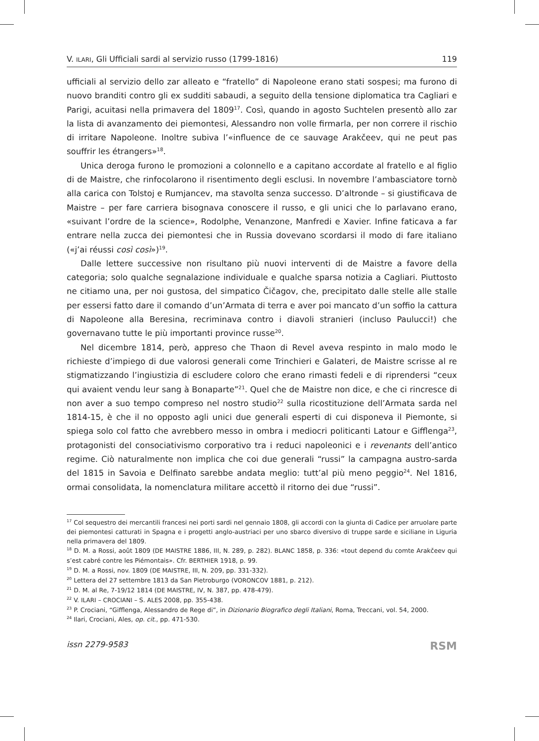V. ILARI, Gli Ufficiali sardi al servizio russo (1799-1816) 119
ufficiali al servizio dello zar alleato e “fratello” di Napoleone erano stati sospesi; ma furono di nuovo branditi contro gli ex sudditi sabaudi, a seguito della tensione diplomatica tra Cagliari e Parigi, acuitasi nella primavera del 1809<sup>17</sup>. Così, quando in agosto Suchtelen presentò allo zar la lista di avanzamento dei piemontesi, Alessandro non volle firmarla, per non correre il rischio di irritare Napoleone. Inoltre subiva l’«influence de ce sauvage Arakčeev, qui ne peut pas souffrir les étrangers»<sup>18</sup>.
Unica deroga furono le promozioni a colonnello e a capitano accordate al fratello e al figlio di de Maistre, che rinfocolarono il risentimento degli esclusi. In novembre l’ambasciatore tornò alla carica con Tolstoj e Rumjancev, ma stavolta senza successo. D’altronde – si giustificava de Maistre – per fare carriera bisognava conoscere il russo, e gli unici che lo parlavano erano, «suivant l’ordre de la science», Rodolphe, Venanzone, Manfredi e Xavier. Infine faticava a far entrare nella zucca dei piemontesi che in Russia dovevano scordarsi il modo di fare italiano («j’ai réussi così così»)<sup>19</sup>.
Dalle lettere successive non risultano più nuovi interventi di de Maistre a favore della categoria; solo qualche segnalazione individuale e qualche sparsa notizia a Cagliari. Piuttosto ne citiamo una, per noi gustosa, del simpatico Čičagov, che, precipitato dalle stelle alle stalle per essersi fatto dare il comando d’un’Armata di terra e aver poi mancato d’un soffio la cattura di Napoleone alla Beresina, recriminava contro i diavoli stranieri (incluso Paulucci!) che governavano tutte le più importanti province russe<sup>20</sup>.
Nel dicembre 1814, però, appreso che Thaon di Revel aveva respinto in malo modo le richieste d’impiego di due valorosi generali come Trinchieri e Galateri, de Maistre scrisse al re stigmatizzando l’ingiustizia di escludere coloro che erano rimasti fedeli e di riprendersi “ceux qui avaient vendu leur sang à Bonaparte”<sup>21</sup>. Quel che de Maistre non dice, e che ci rincresce di non aver a suo tempo compreso nel nostro studio<sup>22</sup> sulla ricostituzione dell’Armata sarda nel 1814-15, è che il no opposto agli unici due generali esperti di cui disponeva il Piemonte, si spiega solo col fatto che avrebbero messo in ombra i mediocri politicanti Latour e Gifflenga<sup>23</sup>, protagonisti del consociativismo corporativo tra i reduci napoleonici e i revenants dell’antico regime. Ciò naturalmente non implica che coi due generali “russi” la campagna austro-sarda del 1815 in Savoia e Delfinato sarebbe andata meglio: tutt’al più meno peggio<sup>24</sup>. Nel 1816, ormai consolidata, la nomenclatura militare accettò il ritorno dei due “russi”.
<sup>17</sup> Col sequestro dei mercantili francesi nei porti sardi nel gennaio 1808, gli accordi con la giunta di Cadice per arruolare parte dei piemontesi catturati in Spagna e i progetti anglo-austriaci per uno sbarco diversivo di truppe sarde e siciliane in Liguria nella primavera del 1809.
<sup>18</sup> D. M. a Rossi, août 1809 (DE MAISTRE 1886, III, N. 289, p. 282). BLANC 1858, p. 336: «tout depend du comte Arakčeev qui s’est cabré contre les Piémontais». Cfr. BERTHIER 1918, p. 99.
<sup>19</sup> D. M. a Rossi, nov. 1809 (DE MAISTRE, III, N. 209, pp. 331-332).
<sup>20</sup> Lettera del 27 settembre 1813 da San Pietroburgo (VORONCOV 1881, p. 212).
<sup>21</sup> D. M. al Re, 7-19/12 1814 (DE MAISTRE, IV, N. 387, pp. 478-479).
<sup>22</sup> V. ILARI – CROCIANI – S. ALES 2008, pp. 355-438.
<sup>23</sup> P. Crociani, “Gifflenga, Alessandro de Rege di”, in Dizionario Biografico degli Italiani, Roma, Treccani, vol. 54, 2000.
<sup>24</sup> Ilari, Crociani, Ales, op. cit., pp. 471-530.
issn 2279-9583 RSM